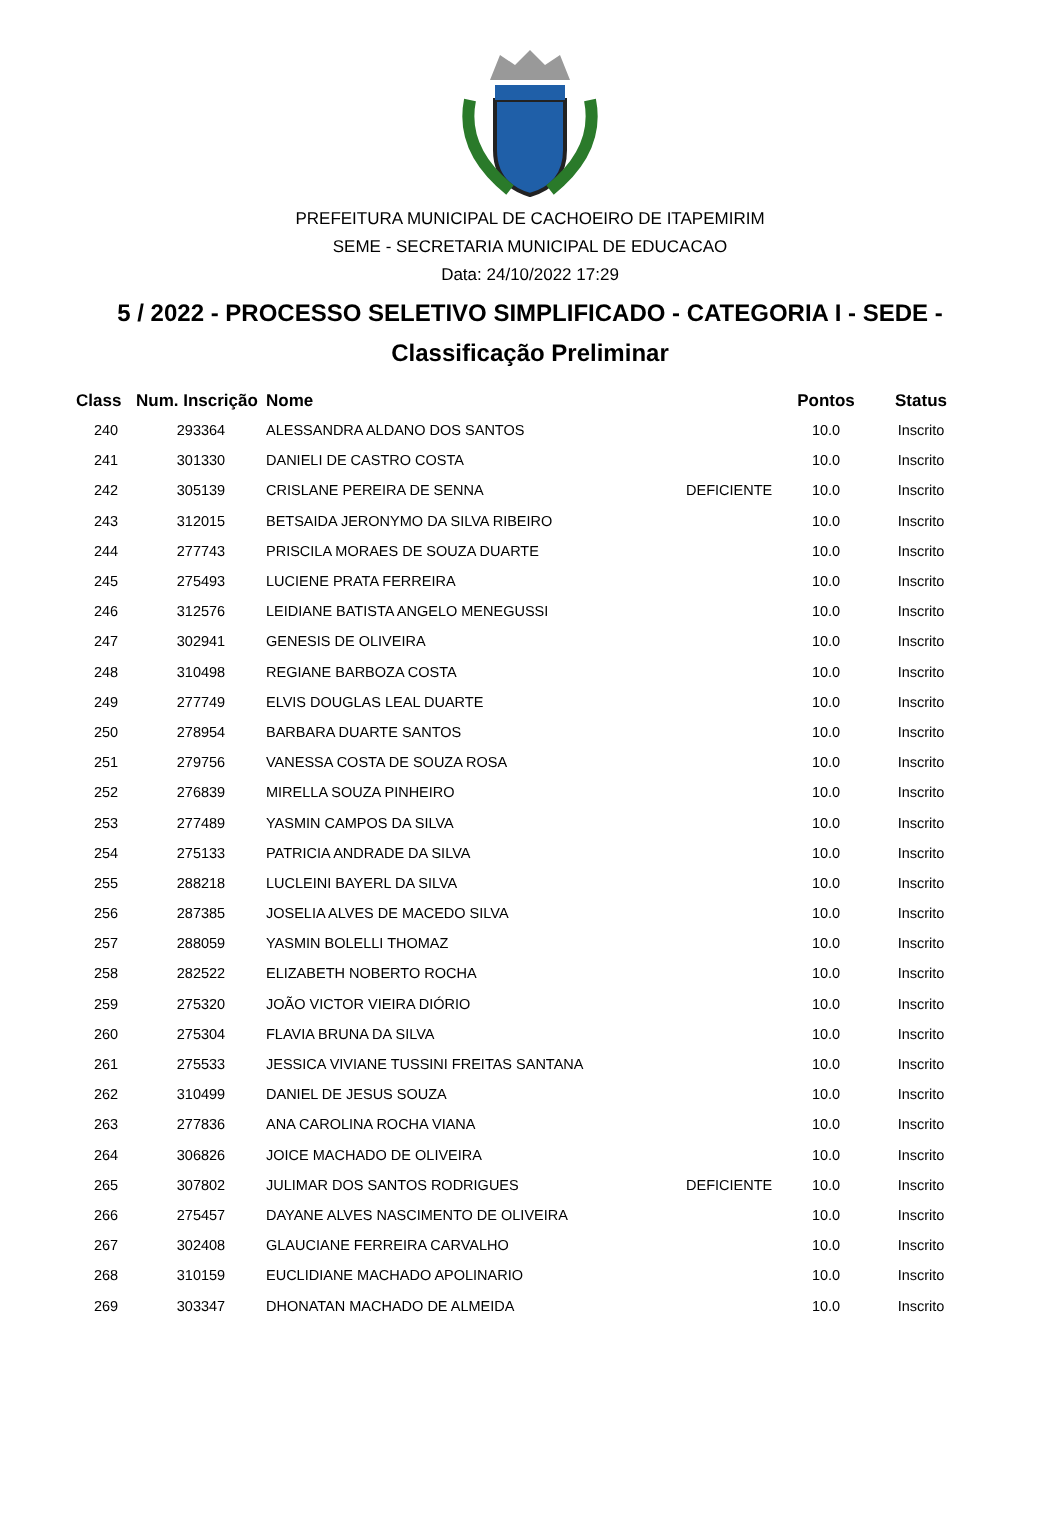PREFEITURA MUNICIPAL DE CACHOEIRO DE ITAPEMIRIM
SEME - SECRETARIA MUNICIPAL DE EDUCACAO
Data: 24/10/2022 17:29
5 / 2022 - PROCESSO SELETIVO SIMPLIFICADO - CATEGORIA I - SEDE -
Classificação Preliminar
| Class | Num. Inscrição | Nome | | Pontos | Status |
| --- | --- | --- | --- | --- | --- |
| 240 | 293364 | ALESSANDRA ALDANO DOS SANTOS | | 10.0 | Inscrito |
| 241 | 301330 | DANIELI DE CASTRO COSTA | | 10.0 | Inscrito |
| 242 | 305139 | CRISLANE PEREIRA DE SENNA | DEFICIENTE | 10.0 | Inscrito |
| 243 | 312015 | BETSAIDA JERONYMO DA SILVA RIBEIRO | | 10.0 | Inscrito |
| 244 | 277743 | PRISCILA MORAES DE SOUZA DUARTE | | 10.0 | Inscrito |
| 245 | 275493 | LUCIENE PRATA FERREIRA | | 10.0 | Inscrito |
| 246 | 312576 | LEIDIANE BATISTA ANGELO MENEGUSSI | | 10.0 | Inscrito |
| 247 | 302941 | GENESIS DE OLIVEIRA | | 10.0 | Inscrito |
| 248 | 310498 | REGIANE BARBOZA COSTA | | 10.0 | Inscrito |
| 249 | 277749 | ELVIS DOUGLAS LEAL DUARTE | | 10.0 | Inscrito |
| 250 | 278954 | BARBARA DUARTE SANTOS | | 10.0 | Inscrito |
| 251 | 279756 | VANESSA COSTA DE SOUZA ROSA | | 10.0 | Inscrito |
| 252 | 276839 | MIRELLA SOUZA PINHEIRO | | 10.0 | Inscrito |
| 253 | 277489 | YASMIN CAMPOS DA SILVA | | 10.0 | Inscrito |
| 254 | 275133 | PATRICIA ANDRADE DA SILVA | | 10.0 | Inscrito |
| 255 | 288218 | LUCLEINI BAYERL DA SILVA | | 10.0 | Inscrito |
| 256 | 287385 | JOSELIA ALVES DE MACEDO SILVA | | 10.0 | Inscrito |
| 257 | 288059 | YASMIN BOLELLI THOMAZ | | 10.0 | Inscrito |
| 258 | 282522 | ELIZABETH NOBERTO ROCHA | | 10.0 | Inscrito |
| 259 | 275320 | JOÃO VICTOR VIEIRA DIÓRIO | | 10.0 | Inscrito |
| 260 | 275304 | FLAVIA BRUNA DA SILVA | | 10.0 | Inscrito |
| 261 | 275533 | JESSICA VIVIANE TUSSINI FREITAS SANTANA | | 10.0 | Inscrito |
| 262 | 310499 | DANIEL DE JESUS SOUZA | | 10.0 | Inscrito |
| 263 | 277836 | ANA CAROLINA ROCHA VIANA | | 10.0 | Inscrito |
| 264 | 306826 | JOICE MACHADO DE OLIVEIRA | | 10.0 | Inscrito |
| 265 | 307802 | JULIMAR DOS SANTOS RODRIGUES | DEFICIENTE | 10.0 | Inscrito |
| 266 | 275457 | DAYANE ALVES NASCIMENTO DE OLIVEIRA | | 10.0 | Inscrito |
| 267 | 302408 | GLAUCIANE FERREIRA CARVALHO | | 10.0 | Inscrito |
| 268 | 310159 | EUCLIDIANE MACHADO APOLINARIO | | 10.0 | Inscrito |
| 269 | 303347 | DHONATAN MACHADO DE ALMEIDA | | 10.0 | Inscrito |